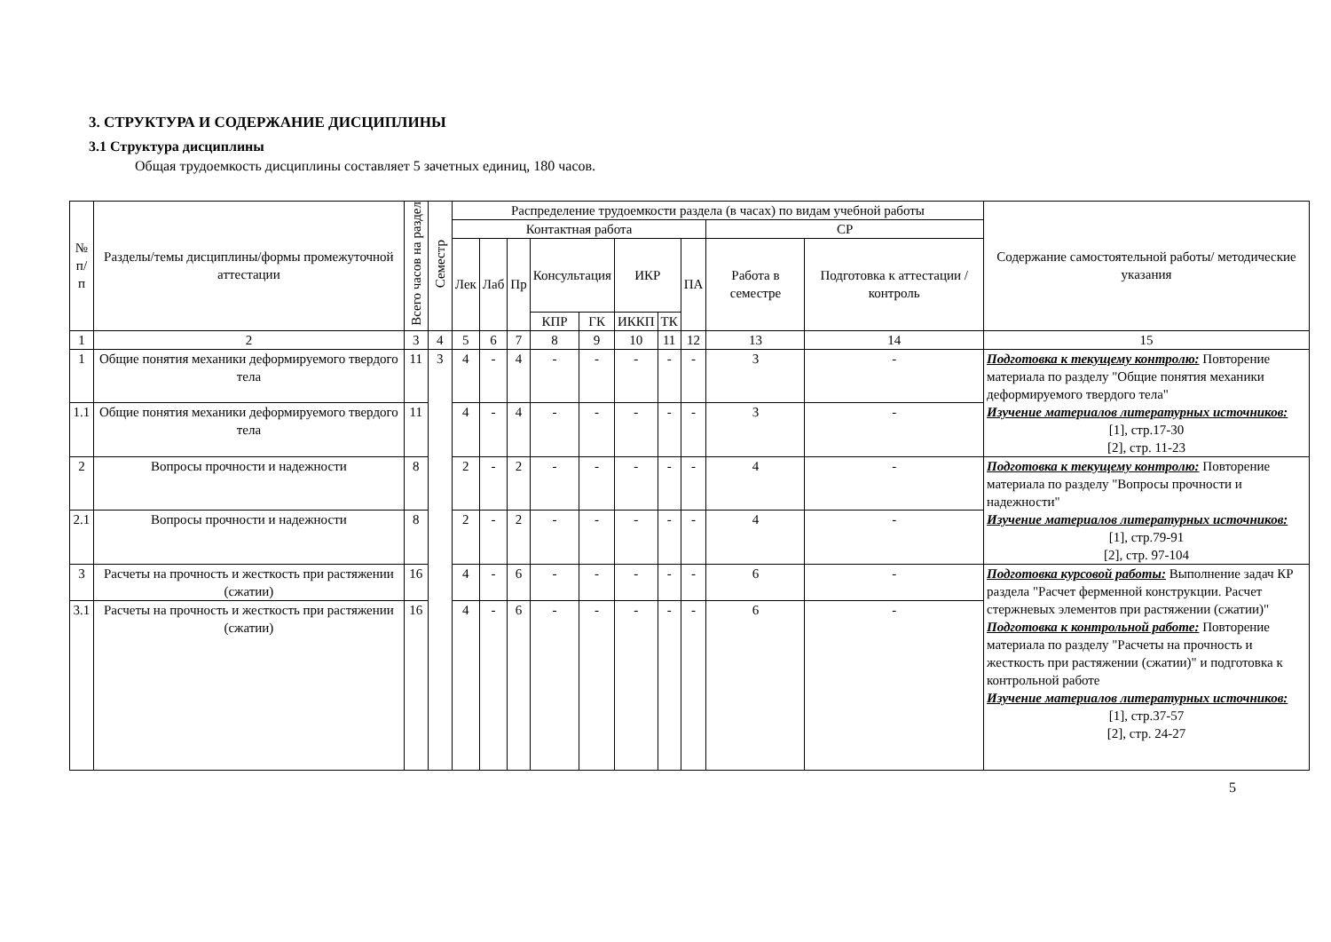3. СТРУКТУРА И СОДЕРЖАНИЕ ДИСЦИПЛИНЫ
3.1 Структура дисциплины
Общая трудоемкость дисциплины составляет 5 зачетных единиц, 180 часов.
| № п/п | Разделы/темы дисциплины/формы промежуточной аттестации | Всего часов на раздел | Семестр | Распределение трудоемкости раздела (в часах) по видам учебной работы | | | | | | | | | | Содержание самостоятельной работы/ методические указания |
| --- | --- | --- | --- | --- | --- | --- | --- | --- | --- | --- | --- | --- | --- | --- |
| | | | | Контактная работа | | | | | | | | СР | | |
| | | | | Лек | Лаб | Пр | Консультация | | ИКР | | ПА | Работа в семестре | Подготовка к аттестации /контроль | |
| | | | | | | | КПР | ГК | ИККП | ТК | | | | |
| 1 | 2 | 3 | 4 | 5 | 6 | 7 | 8 | 9 | 10 | 11 | 12 | 13 | 14 | 15 |
| 1 | Общие понятия механики деформируемого твердого тела | 11 | 3 | 4 | - | 4 | - | - | - | - | - | 3 | - | Подготовка к текущему контролю: Повторение материала по разделу "Общие понятия механики деформируемого твердого тела" Изучение материалов литературных источников: [1], стр.17-30 [2], стр. 11-23 |
| 1.1 | Общие понятия механики деформируемого твердого тела | 11 | | 4 | - | 4 | - | - | - | - | - | 3 | - | |
| 2 | Вопросы прочности и надежности | 8 | | 2 | - | 2 | - | - | - | - | - | 4 | - | Подготовка к текущему контролю: Повторение материала по разделу "Вопросы прочности и надежности" Изучение материалов литературных источников: [1], стр.79-91 [2], стр. 97-104 |
| 2.1 | Вопросы прочности и надежности | 8 | | 2 | - | 2 | - | - | - | - | - | 4 | - | |
| 3 | Расчеты на прочность и жесткость при растяжении (сжатии) | 16 | | 4 | - | 6 | - | - | - | - | - | 6 | - | Подготовка курсовой работы: Выполнение задач КР раздела "Расчет ферменной конструкции. Расчет стержневых элементов при растяжении (сжатии)" Подготовка к контрольной работе: Повторение материала по разделу "Расчеты на прочность и жесткость при растяжении (сжатии)" и подготовка к контрольной работе Изучение материалов литературных источников: [1], стр.37-57 [2], стр. 24-27 |
| 3.1 | Расчеты на прочность и жесткость при растяжении (сжатии) | 16 | | 4 | - | 6 | - | - | - | - | - | 6 | - | |
5